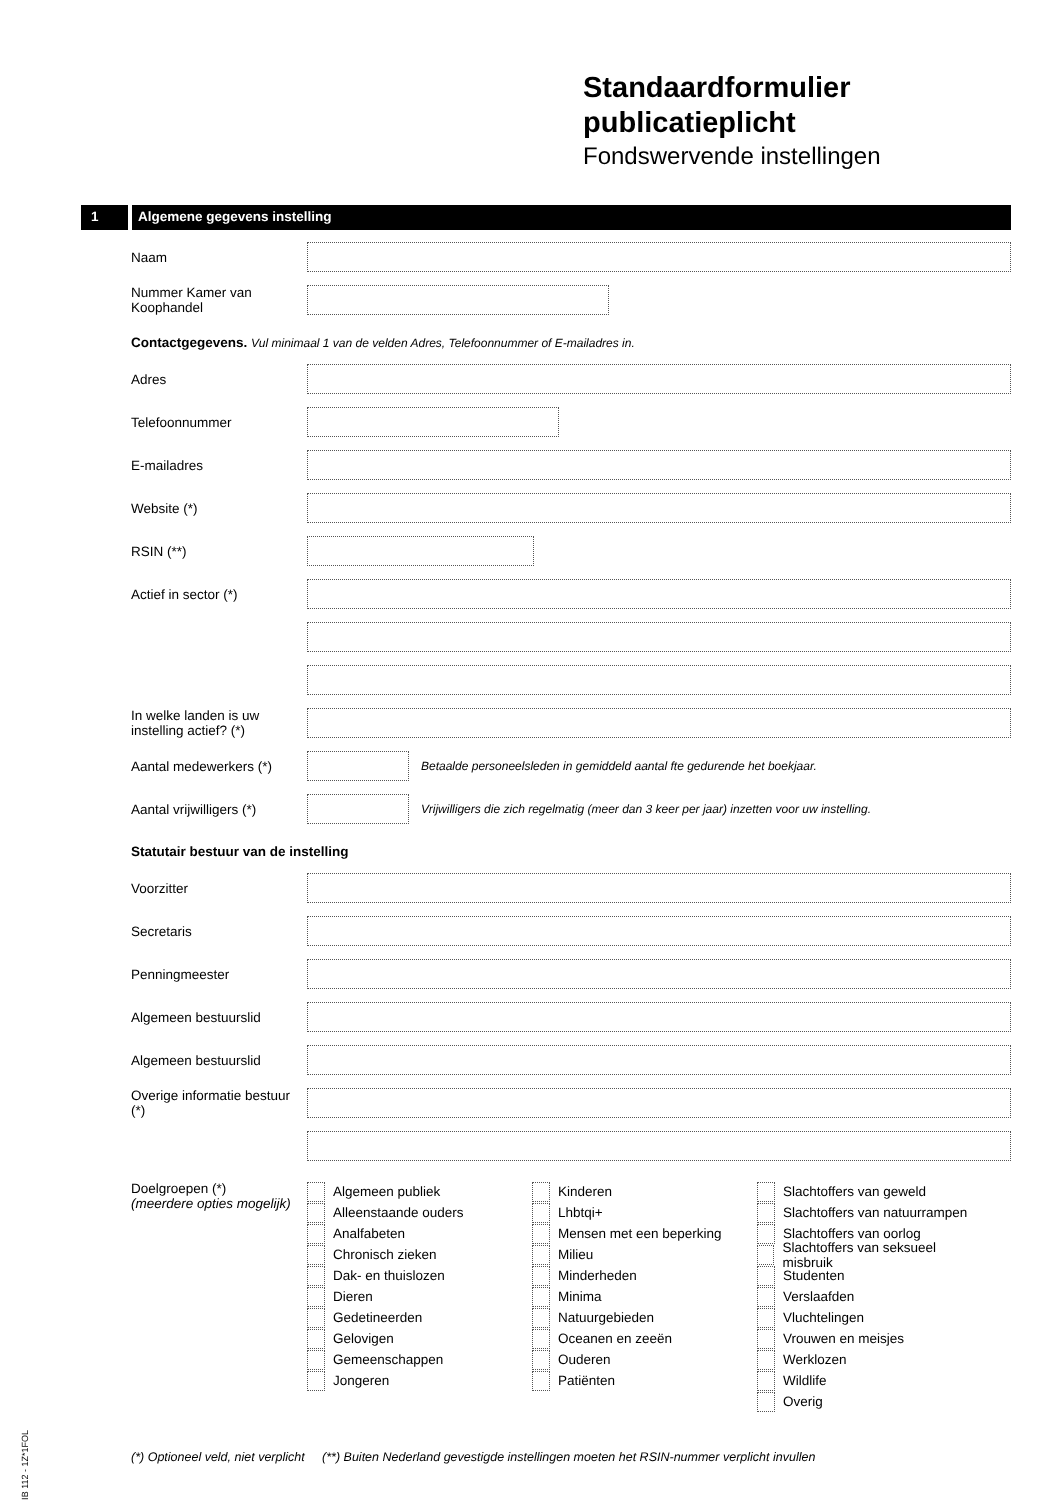Standaardformulier
publicatieplicht
Fondswervende instellingen
1 Algemene gegevens instelling
Naam
Nummer Kamer van Koophandel
Contactgegevens. Vul minimaal 1 van de velden Adres, Telefoonnummer of E-mailadres in.
Adres
Telefoonnummer
E-mailadres
Website (*)
RSIN (**)
Actief in sector (*)
In welke landen is uw instelling actief? (*)
Aantal medewerkers (*)
Betaalde personeelsleden in gemiddeld aantal fte gedurende het boekjaar.
Aantal vrijwilligers (*)
Vrijwilligers die zich regelmatig (meer dan 3 keer per jaar) inzetten voor uw instelling.
Statutair bestuur van de instelling
Voorzitter
Secretaris
Penningmeester
Algemeen bestuurslid
Algemeen bestuurslid
Overige informatie bestuur (*)
Doelgroepen (*)
(meerdere opties mogelijk)
Algemeen publiek
Alleenstaande ouders
Analfabeten
Chronisch zieken
Dak- en thuislozen
Dieren
Gedetineerden
Gelovigen
Gemeenschappen
Jongeren
Kinderen
Lhbtqi+
Mensen met een beperking
Milieu
Minderheden
Minima
Natuurgebieden
Oceanen en zeeën
Ouderen
Patiënten
Slachtoffers van geweld
Slachtoffers van natuurrampen
Slachtoffers van oorlog
Slachtoffers van seksueel misbruik
Studenten
Verslaafden
Vluchtelingen
Vrouwen en meisjes
Werklozen
Wildlife
Overig
IB 112 - 1Z*1FOL
(*) Optioneel veld, niet verplicht (**) Buiten Nederland gevestigde instellingen moeten het RSIN-nummer verplicht invullen